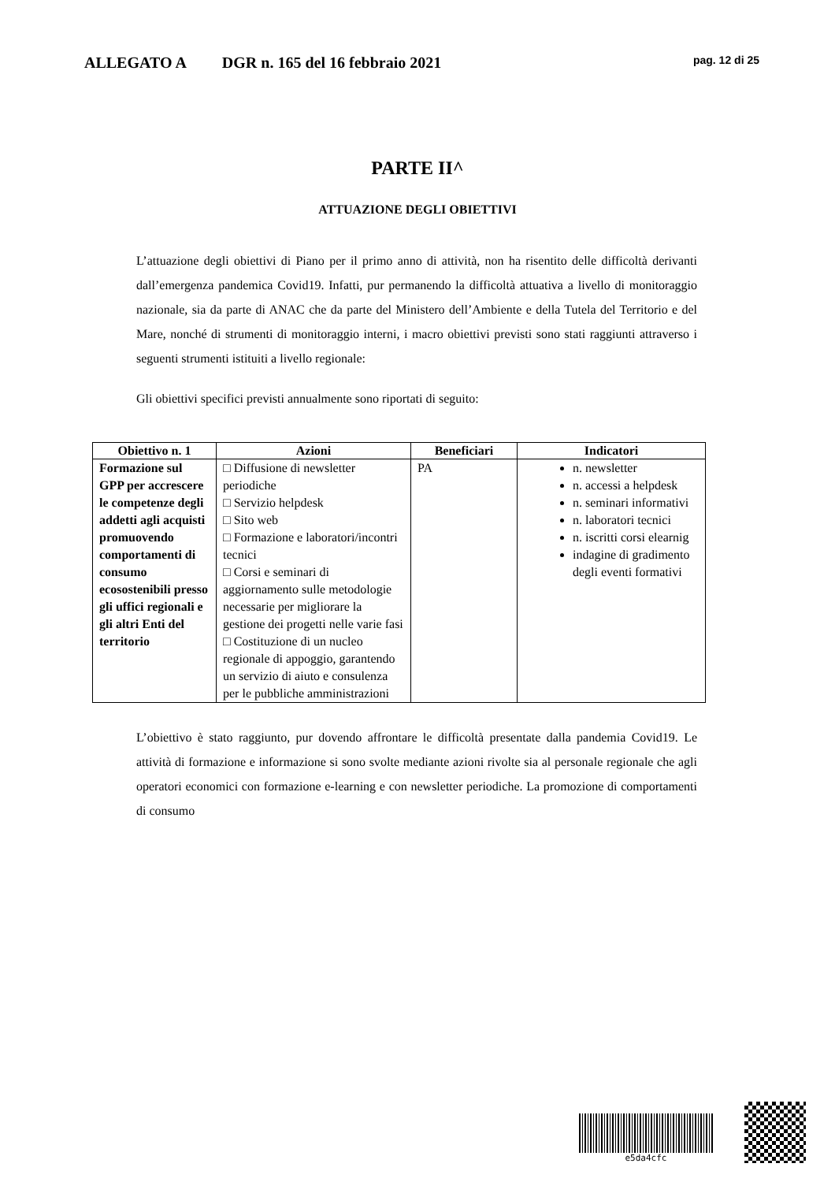ALLEGATO A DGR n. 165 del 16 febbraio 2021 pag. 12 di 25
PARTE II^
ATTUAZIONE DEGLI OBIETTIVI
L’attuazione degli obiettivi di Piano per il primo anno di attività, non ha risentito delle difficoltà derivanti dall’emergenza pandemica Covid19. Infatti, pur permanendo la difficoltà attuativa a livello di monitoraggio nazionale, sia da parte di ANAC che da parte del Ministero dell’Ambiente e della Tutela del Territorio e del Mare, nonché di strumenti di monitoraggio interni, i macro obiettivi previsti sono stati raggiunti attraverso i seguenti strumenti istituiti a livello regionale:
Gli obiettivi specifici previsti annualmente sono riportati di seguito:
| Obiettivo n. 1 | Azioni | Beneficiari | Indicatori |
| --- | --- | --- | --- |
| Formazione sul GPP per accrescere le competenze degli addetti agli acquisti promuovendo comportamenti di consumo ecosostenibili presso gli uffici regionali e gli altri Enti del territorio | □ Diffusione di newsletter periodiche □ Servizio helpdesk □ Sito web □ Formazione e laboratori/incontri tecnici □ Corsi e seminari di aggiornamento sulle metodologie necessarie per migliorare la gestione dei progetti nelle varie fasi □ Costituzione di un nucleo regionale di appoggio, garantendo un servizio di aiuto e consulenza per le pubbliche amministrazioni | PA | n. newsletter n. accessi a helpdesk n. seminari informativi n. laboratori tecnici n. iscritti corsi elearnig indagine di gradimento degli eventi formativi |
L’obiettivo è stato raggiunto, pur dovendo affrontare le difficoltà presentate dalla pandemia Covid19. Le attività di formazione e informazione si sono svolte mediante azioni rivolte sia al personale regionale che agli operatori economici con formazione e-learning e con newsletter periodiche. La promozione di comportamenti di consumo
e5da4cfc